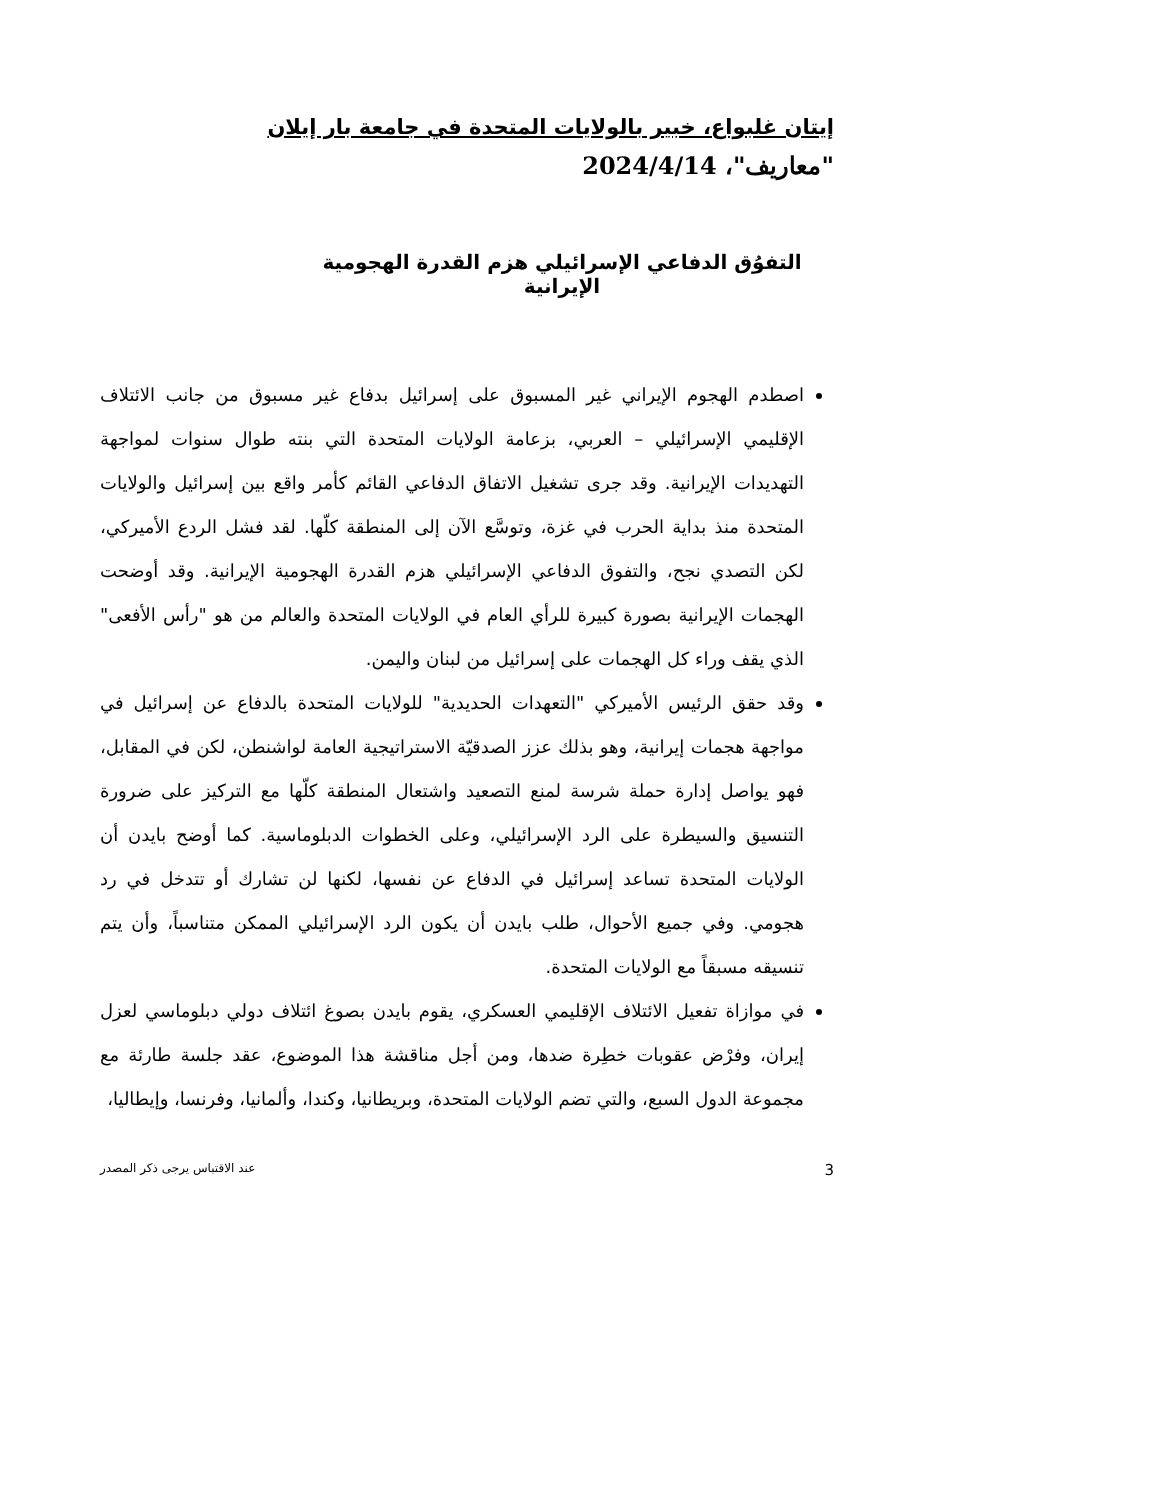إيتان غلبواع، خبير بالولايات المتحدة في جامعة بار إيلان
"معاريف"، 2024/4/14
التفوُق الدفاعي الإسرائيلي هزم القدرة الهجومية الإيرانية
اصطدم الهجوم الإيراني غير المسبوق على إسرائيل بدفاع غير مسبوق من جانب الائتلاف الإقليمي الإسرائيلي – العربي، بزعامة الولايات المتحدة التي بنته طوال سنوات لمواجهة التهديدات الإيرانية. وقد جرى تشغيل الاتفاق الدفاعي القائم كأمر واقع بين إسرائيل والولايات المتحدة منذ بداية الحرب في غزة، وتوسَّع الآن إلى المنطقة كلّها. لقد فشل الردع الأميركي، لكن التصدي نجح، والتفوق الدفاعي الإسرائيلي هزم القدرة الهجومية الإيرانية. وقد أوضحت الهجمات الإيرانية بصورة كبيرة للرأي العام في الولايات المتحدة والعالم من هو "رأس الأفعى" الذي يقف وراء كل الهجمات على إسرائيل من لبنان واليمن.
وقد حقق الرئيس الأميركي "التعهدات الحديدية" للولايات المتحدة بالدفاع عن إسرائيل في مواجهة هجمات إيرانية، وهو بذلك عزز الصدقيّة الاستراتيجية العامة لواشنطن، لكن في المقابل، فهو يواصل إدارة حملة شرسة لمنع التصعيد واشتعال المنطقة كلّها مع التركيز على ضرورة التنسيق والسيطرة على الرد الإسرائيلي، وعلى الخطوات الدبلوماسية. كما أوضح بايدن أن الولايات المتحدة تساعد إسرائيل في الدفاع عن نفسها، لكنها لن تشارك أو تتدخل في رد هجومي. وفي جميع الأحوال، طلب بايدن أن يكون الرد الإسرائيلي الممكن متناسباً، وأن يتم تنسيقه مسبقاً مع الولايات المتحدة.
في موازاة تفعيل الائتلاف الإقليمي العسكري، يقوم بايدن بصوغ ائتلاف دولي دبلوماسي لعزل إيران، وفرْض عقوبات خطِرة ضدها، ومن أجل مناقشة هذا الموضوع، عقد جلسة طارئة مع مجموعة الدول السبع، والتي تضم الولايات المتحدة، وبريطانيا، وكندا، وألمانيا، وفرنسا، وإيطاليا،
3 عند الاقتباس يرجى ذكر المصدر